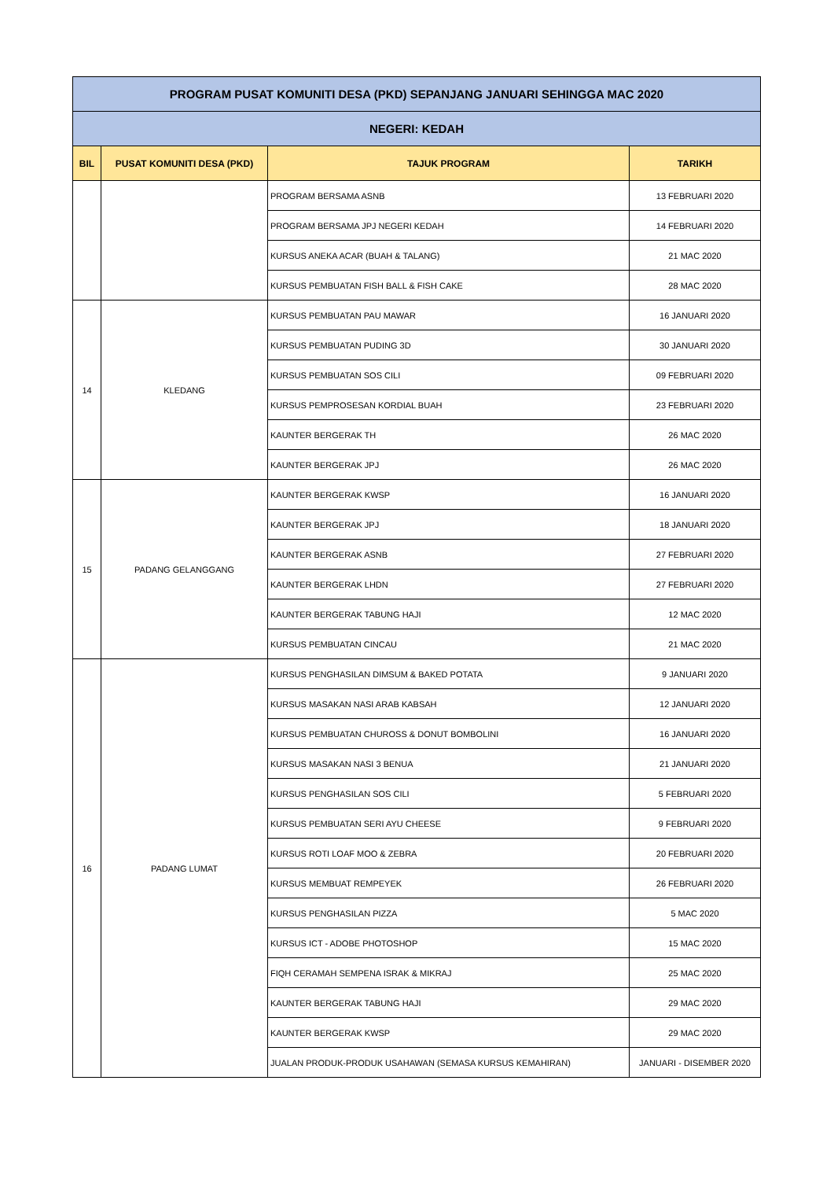| PROGRAM PUSAT KOMUNITI DESA (PKD) SEPANJANG JANUARI SEHINGGA MAC 2020 | | | |
| NEGERI: KEDAH | | | |
| BIL | PUSAT KOMUNITI DESA (PKD) | TAJUK PROGRAM | TARIKH |
| | | PROGRAM BERSAMA ASNB | 13 FEBRUARI 2020 |
| | | PROGRAM BERSAMA JPJ NEGERI KEDAH | 14 FEBRUARI 2020 |
| | | KURSUS ANEKA ACAR (BUAH & TALANG) | 21 MAC 2020 |
| | | KURSUS PEMBUATAN FISH BALL & FISH CAKE | 28 MAC 2020 |
| 14 | KLEDANG | KURSUS PEMBUATAN PAU MAWAR | 16 JANUARI 2020 |
| | | KURSUS PEMBUATAN PUDING 3D | 30 JANUARI 2020 |
| | | KURSUS PEMBUATAN SOS CILI | 09 FEBRUARI 2020 |
| | | KURSUS PEMPROSESAN KORDIAL BUAH | 23 FEBRUARI 2020 |
| | | KAUNTER BERGERAK TH | 26 MAC 2020 |
| | | KAUNTER BERGERAK JPJ | 26 MAC 2020 |
| 15 | PADANG GELANGGANG | KAUNTER BERGERAK KWSP | 16 JANUARI 2020 |
| | | KAUNTER BERGERAK JPJ | 18 JANUARI 2020 |
| | | KAUNTER BERGERAK ASNB | 27 FEBRUARI 2020 |
| | | KAUNTER BERGERAK LHDN | 27 FEBRUARI 2020 |
| | | KAUNTER BERGERAK TABUNG HAJI | 12 MAC 2020 |
| | | KURSUS PEMBUATAN CINCAU | 21 MAC 2020 |
| 16 | PADANG LUMAT | KURSUS PENGHASILAN DIMSUM & BAKED POTATA | 9 JANUARI 2020 |
| | | KURSUS MASAKAN NASI ARAB KABSAH | 12 JANUARI 2020 |
| | | KURSUS PEMBUATAN CHUROSS & DONUT BOMBOLINI | 16 JANUARI 2020 |
| | | KURSUS MASAKAN NASI 3 BENUA | 21 JANUARI 2020 |
| | | KURSUS PENGHASILAN SOS CILI | 5 FEBRUARI 2020 |
| | | KURSUS PEMBUATAN SERI AYU CHEESE | 9 FEBRUARI 2020 |
| | | KURSUS ROTI LOAF MOO & ZEBRA | 20 FEBRUARI 2020 |
| | | KURSUS MEMBUAT REMPEYEK | 26 FEBRUARI 2020 |
| | | KURSUS PENGHASILAN PIZZA | 5 MAC 2020 |
| | | KURSUS ICT - ADOBE PHOTOSHOP | 15 MAC 2020 |
| | | FIQH CERAMAH SEMPENA ISRAK & MIKRAJ | 25 MAC 2020 |
| | | KAUNTER BERGERAK TABUNG HAJI | 29 MAC 2020 |
| | | KAUNTER BERGERAK KWSP | 29 MAC 2020 |
| | | JUALAN PRODUK-PRODUK USAHAWAN (SEMASA KURSUS KEMAHIRAN) | JANUARI - DISEMBER 2020 |